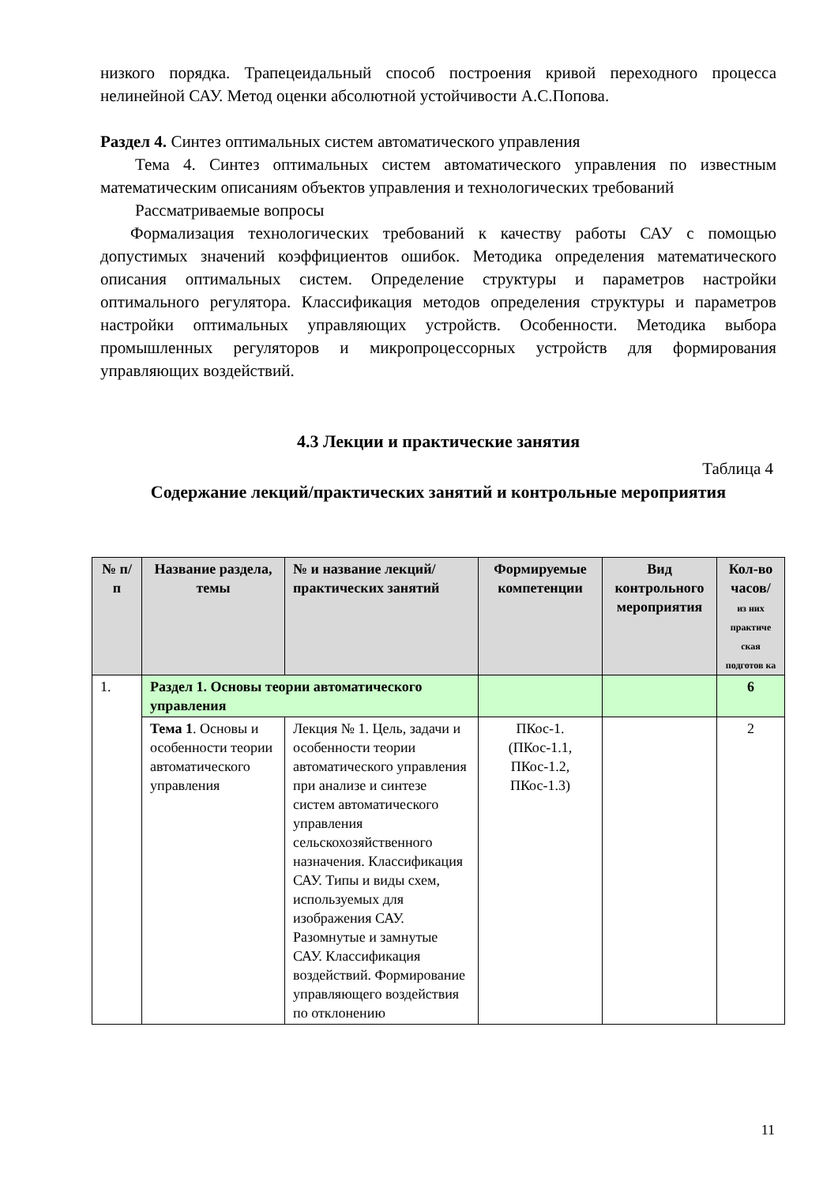низкого порядка. Трапецеидальный способ построения кривой переходного процесса нелинейной САУ. Метод оценки абсолютной устойчивости А.С.Попова.
Раздел 4. Синтез оптимальных систем автоматического управления
Тема 4. Синтез оптимальных систем автоматического управления по известным математическим описаниям объектов управления и технологических требований
Рассматриваемые вопросы
Формализация технологических требований к качеству работы САУ с помощью допустимых значений коэффициентов ошибок. Методика определения математического описания оптимальных систем. Определение структуры и параметров настройки оптимального регулятора. Классификация методов определения структуры и параметров настройки оптимальных управляющих устройств. Особенности. Методика выбора промышленных регуляторов и микропроцессорных устройств для формирования управляющих воздействий.
4.3 Лекции и практические занятия
Таблица 4
Содержание лекций/практических занятий и контрольные мероприятия
| № п/п | Название раздела, темы | № и название лекций/ практических занятий | Формируемые компетенции | Вид контрольного мероприятия | Кол-во часов/ из них практиче ская подготов ка |
| --- | --- | --- | --- | --- | --- |
| 1. | Раздел 1. Основы теории автоматического управления | | | | 6 |
| | Тема 1 . Основы и особенности теории автоматического управления | Лекция № 1. Цель, задачи и особенности теории автоматического управления при анализе и синтезе систем автоматического управления сельскохозяйственного назначения. Классификация САУ. Типы и виды схем, используемых для изображения САУ. Разомнутые и замнутые САУ. Классификация воздействий. Формирование управляющего воздействия по отклонению | ПКос-1. (ПКос-1.1, ПКос-1.2, ПКос-1.3) | | 2 |
11